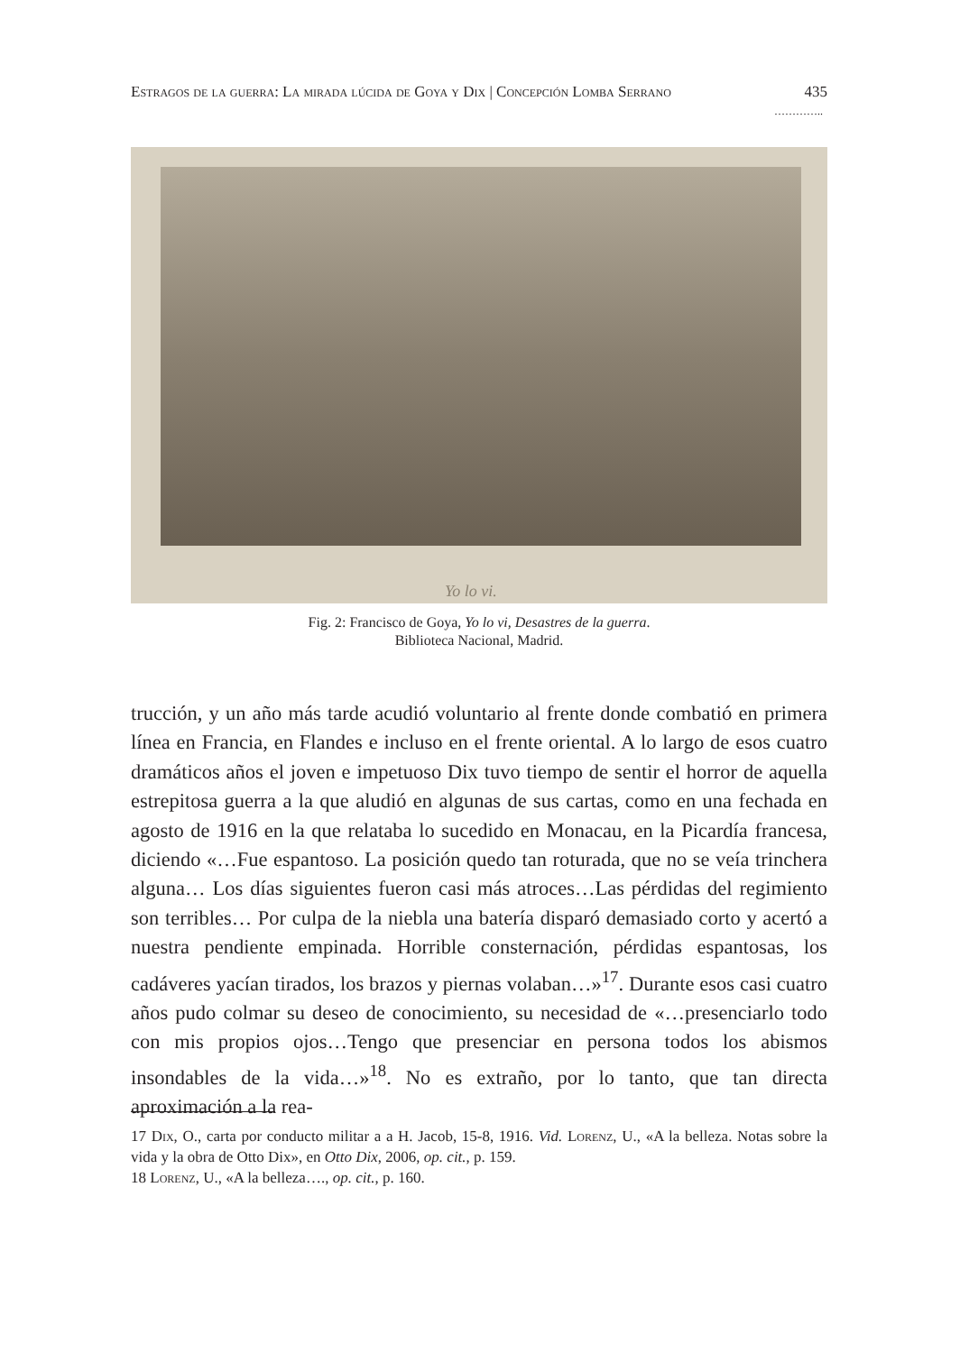Estragos de la guerra: La mirada lúcida de Goya y Dix | Concepción Lomba Serrano 435
…………..
Yo lo vi.
Fig. 2: Francisco de Goya, Yo lo vi, Desastres de la guerra.
Biblioteca Nacional, Madrid.
trucción, y un año más tarde acudió voluntario al frente donde combatió en primera línea en Francia, en Flandes e incluso en el frente oriental. A lo largo de esos cuatro dramáticos años el joven e impetuoso Dix tuvo tiempo de sentir el horror de aquella estrepitosa guerra a la que aludió en algunas de sus cartas, como en una fechada en agosto de 1916 en la que relataba lo sucedido en Monacau, en la Picardía francesa, diciendo «…Fue espantoso. La posición quedo tan roturada, que no se veía trinchera alguna… Los días siguientes fueron casi más atroces…Las pérdidas del regimiento son terribles… Por culpa de la niebla una batería disparó demasiado corto y acertó a nuestra pendiente empinada. Horrible consternación, pérdidas espantosas, los cadáveres yacían tirados, los brazos y piernas volaban…»<sup>17</sup>. Durante esos casi cuatro años pudo colmar su deseo de conocimiento, su necesidad de «…presenciarlo todo con mis propios ojos…Tengo que presenciar en persona todos los abismos insondables de la vida…»<sup>18</sup>. No es extraño, por lo tanto, que tan directa aproximación a la rea-
17 Dix, O., carta por conducto militar a a H. Jacob, 15-8, 1916. Vid. Lorenz, U., «A la belleza. Notas sobre la vida y la obra de Otto Dix», en Otto Dix, 2006, op. cit., p. 159.
18 Lorenz, U., «A la belleza…., op. cit., p. 160.